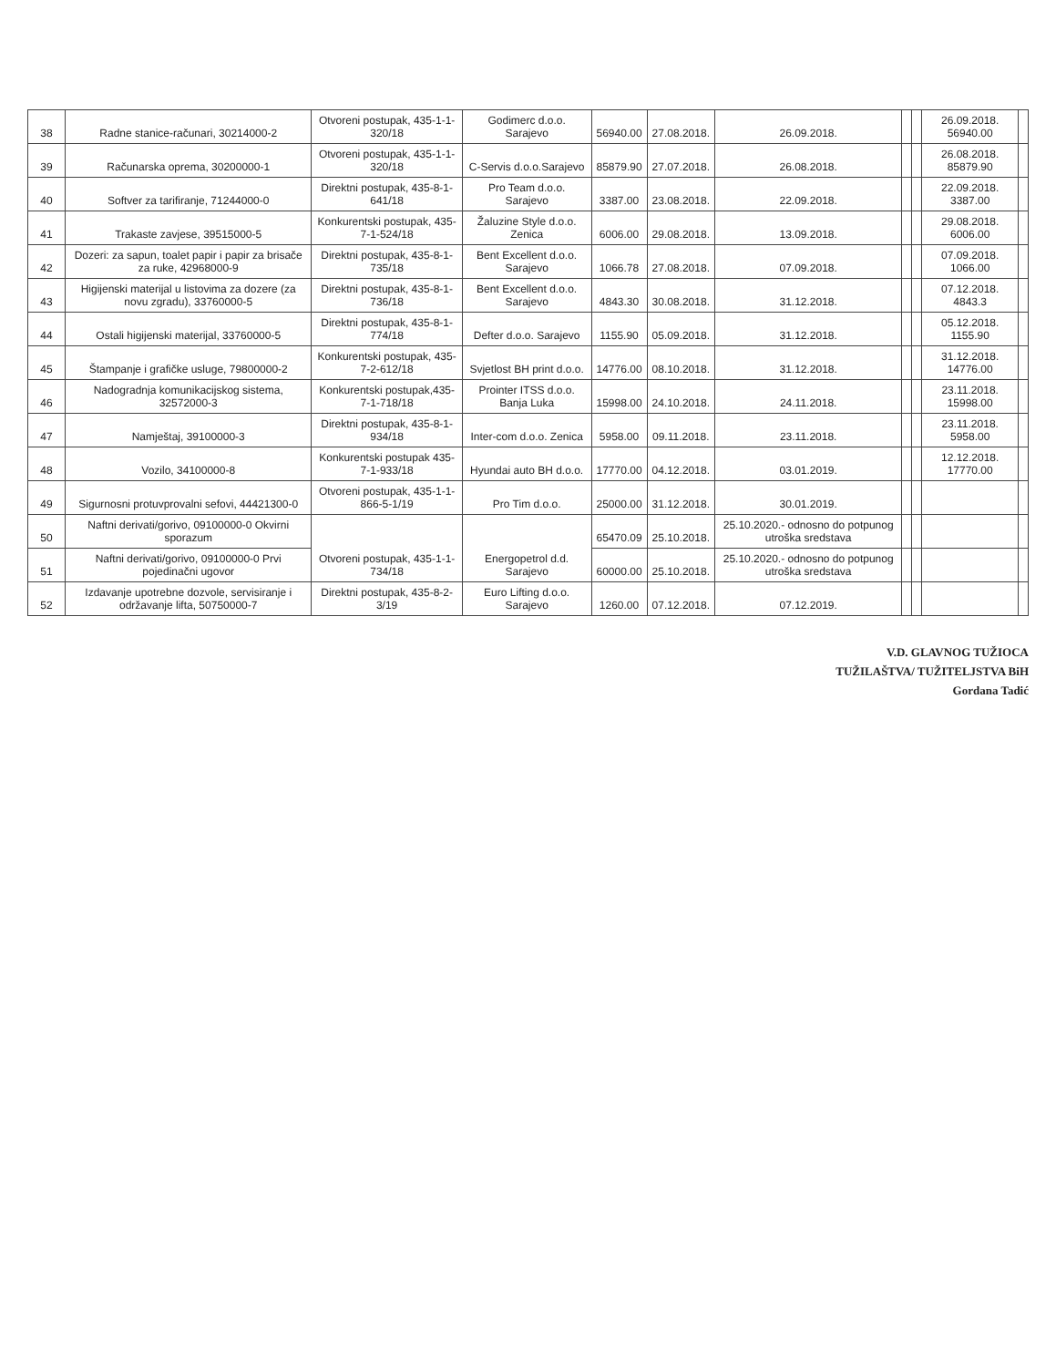| 38 | Radne stanice-računari, 30214000-2 | Otvoreni postupak, 435-1-1-320/18 | Godimerc d.o.o. Sarajevo | 56940.00 | 27.08.2018. | 26.09.2018. | | | 26.09.2018. 56940.00 | |
| 39 | Računarska oprema, 30200000-1 | Otvoreni postupak, 435-1-1-320/18 | C-Servis d.o.o.Sarajevo | 85879.90 | 27.07.2018. | 26.08.2018. | | | 26.08.2018. 85879.90 | |
| 40 | Softver za tarifiranje, 71244000-0 | Direktni postupak, 435-8-1-641/18 | Pro Team d.o.o. Sarajevo | 3387.00 | 23.08.2018. | 22.09.2018. | | | 22.09.2018. 3387.00 | |
| 41 | Trakaste zavjese, 39515000-5 | Konkurentski postupak, 435-7-1-524/18 | Žaluzine Style d.o.o. Zenica | 6006.00 | 29.08.2018. | 13.09.2018. | | | 29.08.2018. 6006.00 | |
| 42 | Dozeri: za sapun, toalet papir i papir za brisače za ruke, 42968000-9 | Direktni postupak, 435-8-1-735/18 | Bent Excellent d.o.o. Sarajevo | 1066.78 | 27.08.2018. | 07.09.2018. | | | 07.09.2018. 1066.00 | |
| 43 | Higijenski materijal u listovima za dozere (za novu zgradu), 33760000-5 | Direktni postupak, 435-8-1-736/18 | Bent Excellent d.o.o. Sarajevo | 4843.30 | 30.08.2018. | 31.12.2018. | | | 07.12.2018. 4843.3 | |
| 44 | Ostali higijenski materijal, 33760000-5 | Direktni postupak, 435-8-1-774/18 | Defter d.o.o. Sarajevo | 1155.90 | 05.09.2018. | 31.12.2018. | | | 05.12.2018. 1155.90 | |
| 45 | Štampanje i grafičke usluge, 79800000-2 | Konkurentski postupak, 435-7-2-612/18 | Svjetlost BH print d.o.o. | 14776.00 | 08.10.2018. | 31.12.2018. | | | 31.12.2018. 14776.00 | |
| 46 | Nadogradnja komunikacijskog sistema, 32572000-3 | Konkurentski postupak,435-7-1-718/18 | Prointer ITSS d.o.o. Banja Luka | 15998.00 | 24.10.2018. | 24.11.2018. | | | 23.11.2018. 15998.00 | |
| 47 | Namještaj, 39100000-3 | Direktni postupak, 435-8-1-934/18 | Inter-com d.o.o. Zenica | 5958.00 | 09.11.2018. | 23.11.2018. | | | 23.11.2018. 5958.00 | |
| 48 | Vozilo, 34100000-8 | Konkurentski postupak 435-7-1-933/18 | Hyundai auto BH d.o.o. | 17770.00 | 04.12.2018. | 03.01.2019. | | | 12.12.2018. 17770.00 | |
| 49 | Sigurnosni protuvprovalni sefovi, 44421300-0 | Otvoreni postupak, 435-1-1-866-5-1/19 | Pro Tim d.o.o. | 25000.00 | 31.12.2018. | 30.01.2019. | | | | |
| 50 | Naftni derivati/gorivo, 09100000-0 Okvirni sporazum | Otvoreni postupak, 435-1-1-734/18 | Energopetrol d.d. Sarajevo | 65470.09 | 25.10.2018. | 25.10.2020.- odnosno do potpunog utroška sredstava | | | | |
| 51 | Naftni derivati/gorivo, 09100000-0 Prvi pojedinačni ugovor | | | 60000.00 | 25.10.2018. | 25.10.2020.- odnosno do potpunog utroška sredstava | | | | |
| 52 | Izdavanje upotrebne dozvole, servisiranje i održavanje lifta, 50750000-7 | Direktni postupak, 435-8-2-3/19 | Euro Lifting d.o.o. Sarajevo | 1260.00 | 07.12.2018. | 07.12.2019. | | | | |
V.D. GLAVNOG TUŽIOCA
TUŽILAŠTVA/ TUŽITELJSTVA BiH
Gordana Tadić